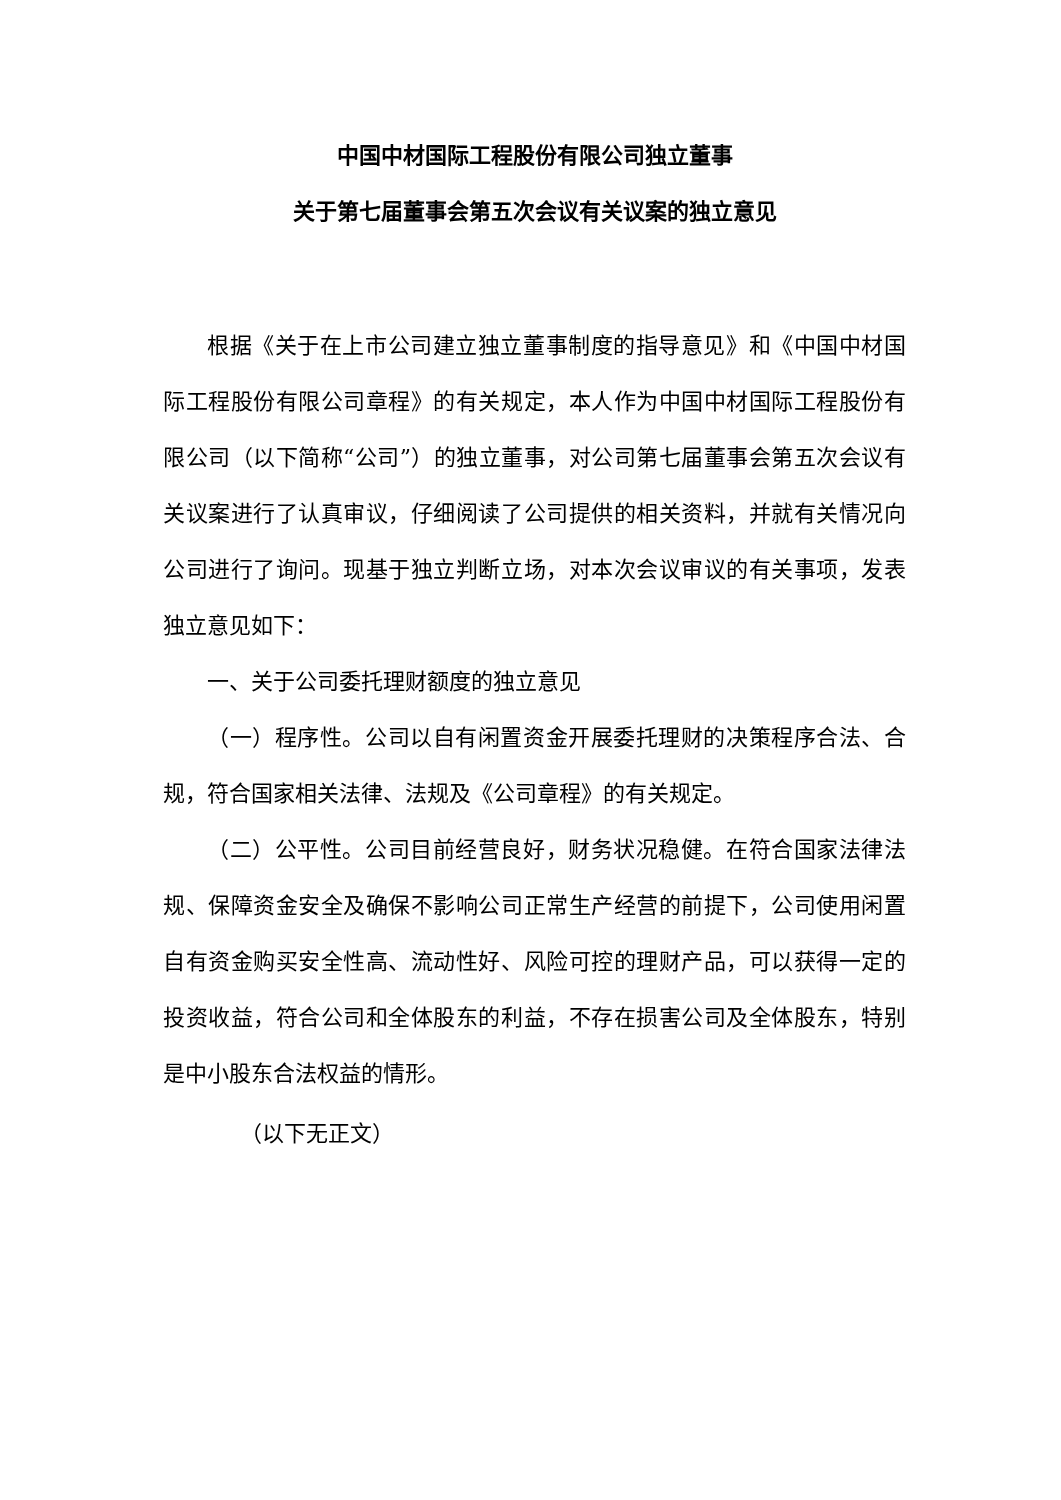中国中材国际工程股份有限公司独立董事
关于第七届董事会第五次会议有关议案的独立意见
根据《关于在上市公司建立独立董事制度的指导意见》和《中国中材国际工程股份有限公司章程》的有关规定，本人作为中国中材国际工程股份有限公司（以下简称“公司”）的独立董事，对公司第七届董事会第五次会议有关议案进行了认真审议，仔细阅读了公司提供的相关资料，并就有关情况向公司进行了询问。现基于独立判断立场，对本次会议审议的有关事项，发表独立意见如下：
一、关于公司委托理财额度的独立意见
（一）程序性。公司以自有闲置资金开展委托理财的决策程序合法、合规，符合国家相关法律、法规及《公司章程》的有关规定。
（二）公平性。公司目前经营良好，财务状况稳健。在符合国家法律法规、保障资金安全及确保不影响公司正常生产经营的前提下，公司使用闲置自有资金购买安全性高、流动性好、风险可控的理财产品，可以获得一定的投资收益，符合公司和全体股东的利益，不存在损害公司及全体股东，特别是中小股东合法权益的情形。
（以下无正文）